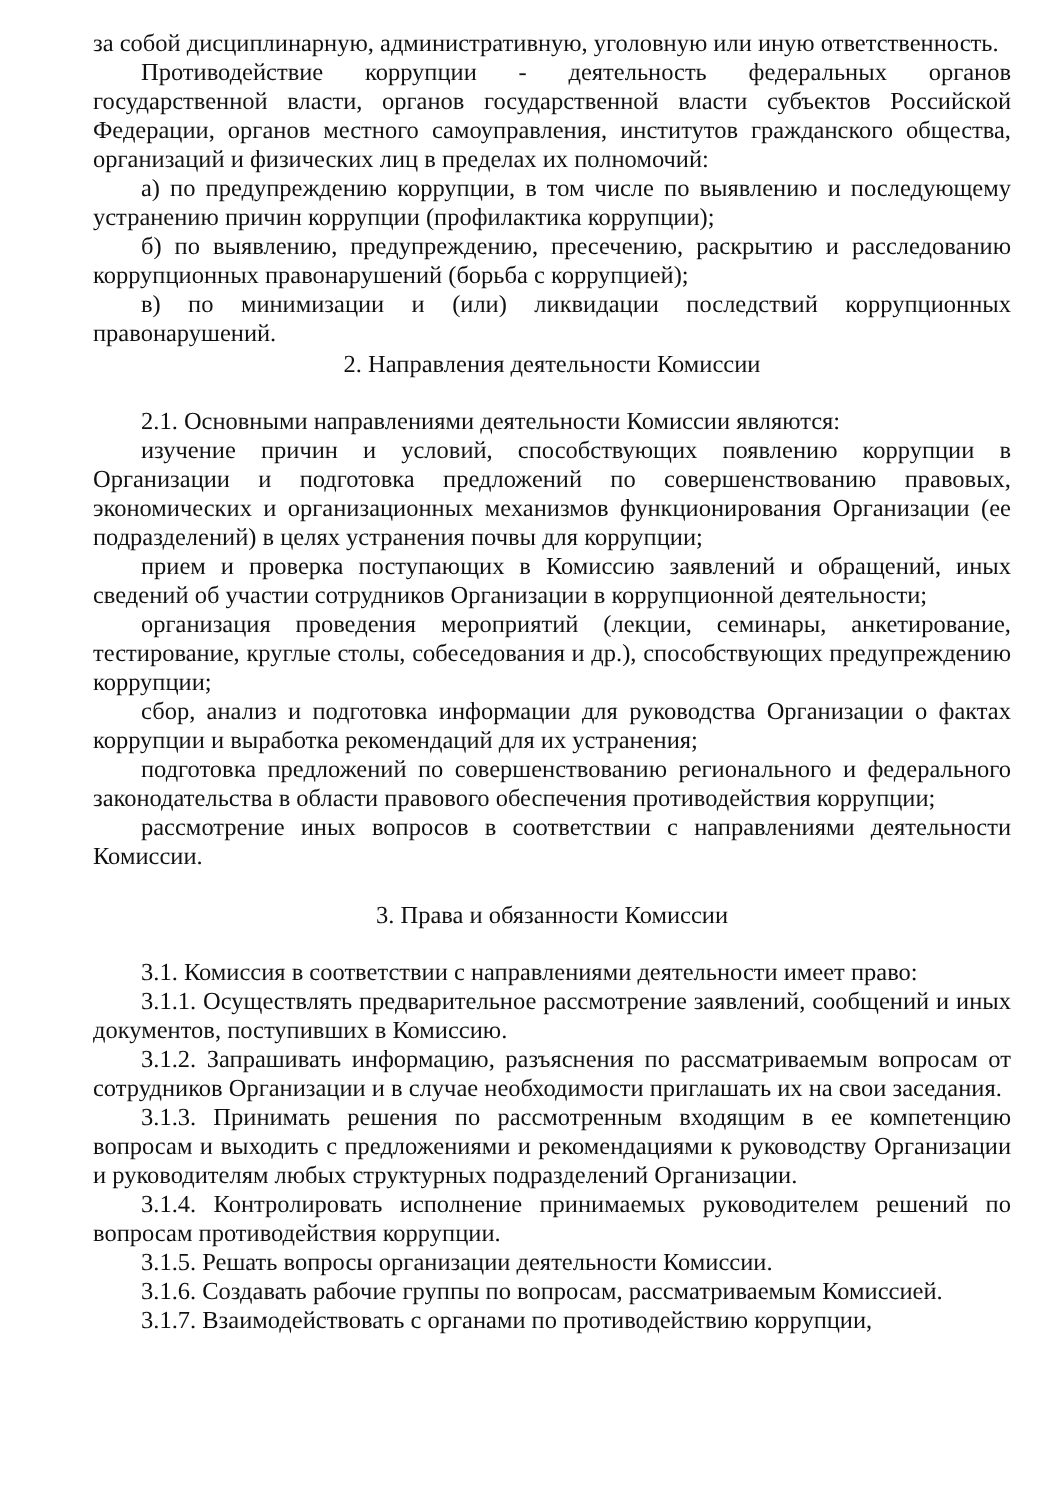за собой дисциплинарную, административную, уголовную или иную ответственность.
Противодействие коррупции - деятельность федеральных органов государственной власти, органов государственной власти субъектов Российской Федерации, органов местного самоуправления, институтов гражданского общества, организаций и физических лиц в пределах их полномочий:
а) по предупреждению коррупции, в том числе по выявлению и последующему устранению причин коррупции (профилактика коррупции);
б) по выявлению, предупреждению, пресечению, раскрытию и расследованию коррупционных правонарушений (борьба с коррупцией);
в) по минимизации и (или) ликвидации последствий коррупционных правонарушений.
2. Направления деятельности Комиссии
2.1. Основными направлениями деятельности Комиссии являются:
изучение причин и условий, способствующих появлению коррупции в Организации и подготовка предложений по совершенствованию правовых, экономических и организационных механизмов функционирования Организации (ее подразделений) в целях устранения почвы для коррупции;
прием и проверка поступающих в Комиссию заявлений и обращений, иных сведений об участии сотрудников Организации в коррупционной деятельности;
организация проведения мероприятий (лекции, семинары, анкетирование, тестирование, круглые столы, собеседования и др.), способствующих предупреждению коррупции;
сбор, анализ и подготовка информации для руководства Организации о фактах коррупции и выработка рекомендаций для их устранения;
подготовка предложений по совершенствованию регионального и федерального законодательства в области правового обеспечения противодействия коррупции;
рассмотрение иных вопросов в соответствии с направлениями деятельности Комиссии.
3. Права и обязанности Комиссии
3.1. Комиссия в соответствии с направлениями деятельности имеет право:
3.1.1. Осуществлять предварительное рассмотрение заявлений, сообщений и иных документов, поступивших в Комиссию.
3.1.2. Запрашивать информацию, разъяснения по рассматриваемым вопросам от сотрудников Организации и в случае необходимости приглашать их на свои заседания.
3.1.3. Принимать решения по рассмотренным входящим в ее компетенцию вопросам и выходить с предложениями и рекомендациями к руководству Организации и руководителям любых структурных подразделений Организации.
3.1.4. Контролировать исполнение принимаемых руководителем решений по вопросам противодействия коррупции.
3.1.5. Решать вопросы организации деятельности Комиссии.
3.1.6. Создавать рабочие группы по вопросам, рассматриваемым Комиссией.
3.1.7. Взаимодействовать с органами по противодействию коррупции,